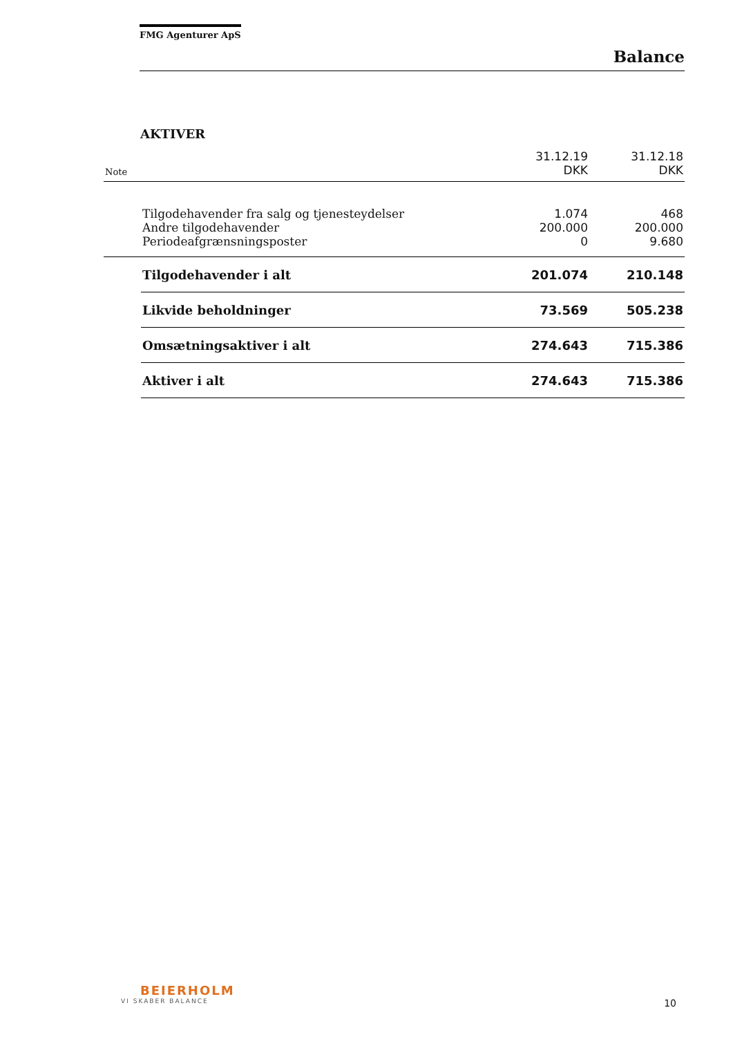FMG Agenturer ApS
Balance
AKTIVER
| Note | | 31.12.19 DKK | 31.12.18 DKK |
| | Tilgodehavender fra salg og tjenesteydelser | 1.074 | 468 |
| | Andre tilgodehavender | 200.000 | 200.000 |
| | Periodeafgrænsningsposter | 0 | 9.680 |
| | Tilgodehavender i alt | 201.074 | 210.148 |
| | Likvide beholdninger | 73.569 | 505.238 |
| | Omsætningsaktiver i alt | 274.643 | 715.386 |
| | Aktiver i alt | 274.643 | 715.386 |
BEIERHOLM
VI SKABER BALANCE
10